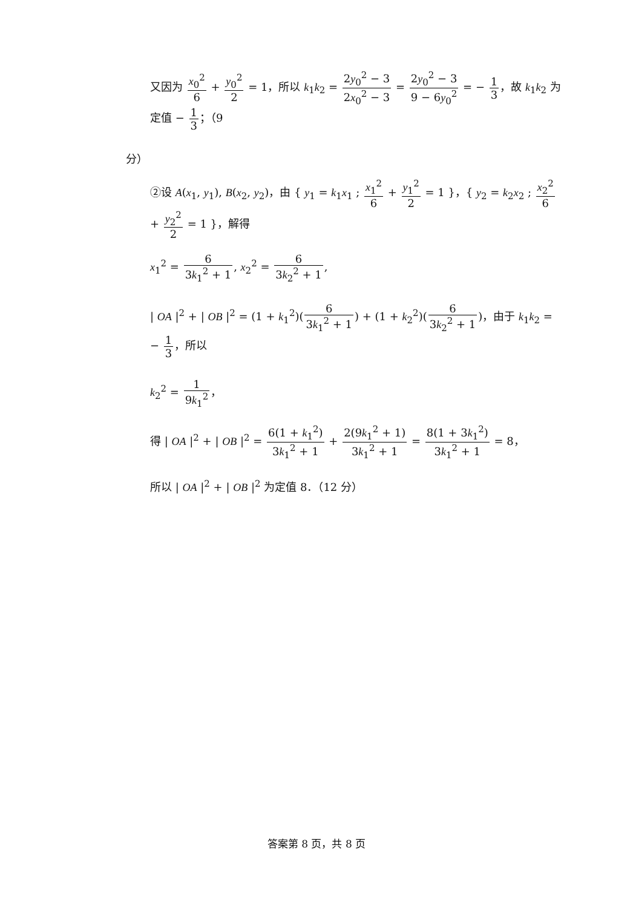又因为 x<sub>0</sub><sup>2</sup> 6 + y<sub>0</sub><sup>2</sup> 2 = 1，所以 k<sub>1</sub>k<sub>2</sub> = 2y<sub>0</sub><sup>2</sup> − 3 2x<sub>0</sub><sup>2</sup> − 3 = 2y<sub>0</sub><sup>2</sup> − 3 9 − 6y<sub>0</sub><sup>2</sup> = − 1 3，故 k<sub>1</sub>k<sub>2</sub> 为定值 − 1 3；（9
分）
②设 A(x<sub>1</sub>, y<sub>1</sub>), B(x<sub>2</sub>, y<sub>2</sub>)，由 { y<sub>1</sub> = k<sub>1</sub>x<sub>1</sub> ; x<sub>1</sub><sup>2</sup> 6 + y<sub>1</sub><sup>2</sup> 2 = 1 }，{ y<sub>2</sub> = k<sub>2</sub>x<sub>2</sub> ; x<sub>2</sub><sup>2</sup> 6 + y<sub>2</sub><sup>2</sup> 2 = 1 }，解得
x<sub>1</sub><sup>2</sup> = 6 3k<sub>1</sub><sup>2</sup> + 1, x<sub>2</sub><sup>2</sup> = 6 3k<sub>2</sub><sup>2</sup> + 1,
| OA |<sup>2</sup> + | OB |<sup>2</sup> = (1 + k<sub>1</sub><sup>2</sup>)(6 3k<sub>1</sub><sup>2</sup> + 1) + (1 + k<sub>2</sub><sup>2</sup>)(6 3k<sub>2</sub><sup>2</sup> + 1)，由于 k<sub>1</sub>k<sub>2</sub> = − 1 3，所以
k<sub>2</sub><sup>2</sup> = 1 9k<sub>1</sub><sup>2</sup>，
得 | OA |<sup>2</sup> + | OB |<sup>2</sup> = 6(1 + k<sub>1</sub><sup>2</sup>) 3k<sub>1</sub><sup>2</sup> + 1 + 2(9k<sub>1</sub><sup>2</sup> + 1) 3k<sub>1</sub><sup>2</sup> + 1 = 8(1 + 3k<sub>1</sub><sup>2</sup>) 3k<sub>1</sub><sup>2</sup> + 1 = 8，
所以 | OA |<sup>2</sup> + | OB |<sup>2</sup> 为定值 8．（12 分）
答案第 8 页，共 8 页